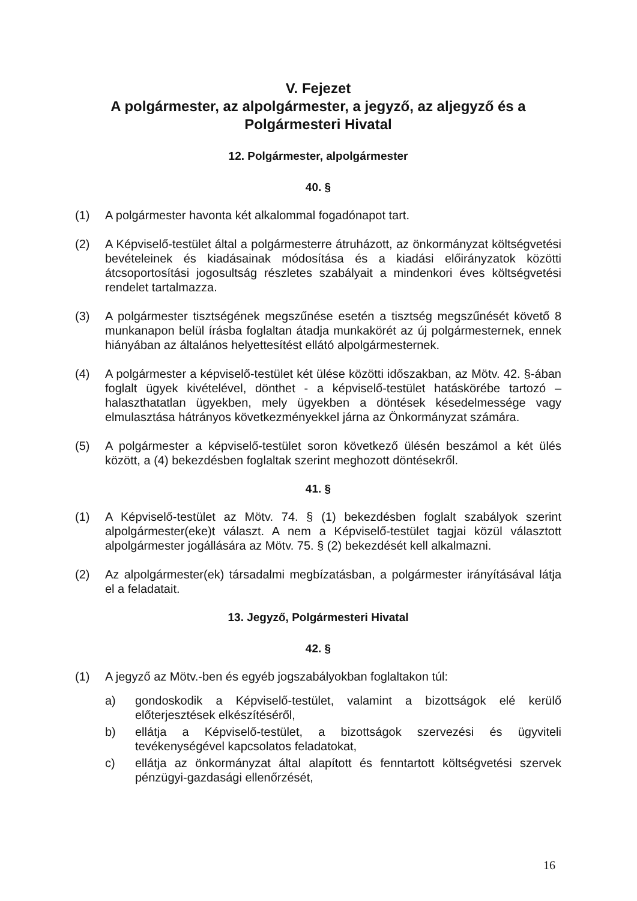V. Fejezet
A polgármester, az alpolgármester, a jegyző, az aljegyző és a Polgármesteri Hivatal
12. Polgármester, alpolgármester
40. §
(1) A polgármester havonta két alkalommal fogadónapot tart.
(2) A Képviselő-testület által a polgármesterre átruházott, az önkormányzat költségvetési bevételeinek és kiadásainak módosítása és a kiadási előirányzatok közötti átcsoportosítási jogosultság részletes szabályait a mindenkori éves költségvetési rendelet tartalmazza.
(3) A polgármester tisztségének megszűnése esetén a tisztség megszűnését követő 8 munkanapon belül írásba foglaltan átadja munkakörét az új polgármesternek, ennek hiányában az általános helyettesítést ellátó alpolgármesternek.
(4) A polgármester a képviselő-testület két ülése közötti időszakban, az Mötv. 42. §-ában foglalt ügyek kivételével, dönthet - a képviselő-testület hatáskörébe tartozó – halaszthatatlan ügyekben, mely ügyekben a döntések késedelmessége vagy elmulasztása hátrányos következményekkel járna az Önkormányzat számára.
(5) A polgármester a képviselő-testület soron következő ülésén beszámol a két ülés között, a (4) bekezdésben foglaltak szerint meghozott döntésekről.
41. §
(1) A Képviselő-testület az Mötv. 74. § (1) bekezdésben foglalt szabályok szerint alpolgármester(eke)t választ. A nem a Képviselő-testület tagjai közül választott alpolgármester jogállására az Mötv. 75. § (2) bekezdését kell alkalmazni.
(2) Az alpolgármester(ek) társadalmi megbízatásban, a polgármester irányításával látja el a feladatait.
13. Jegyző, Polgármesteri Hivatal
42. §
(1) A jegyző az Mötv.-ben és egyéb jogszabályokban foglaltakon túl:
a) gondoskodik a Képviselő-testület, valamint a bizottságok elé kerülő előterjesztések elkészítéséről,
b) ellátja a Képviselő-testület, a bizottságok szervezési és ügyviteli tevékenységével kapcsolatos feladatokat,
c) ellátja az önkormányzat által alapított és fenntartott költségvetési szervek pénzügyi-gazdasági ellenőrzését,
16